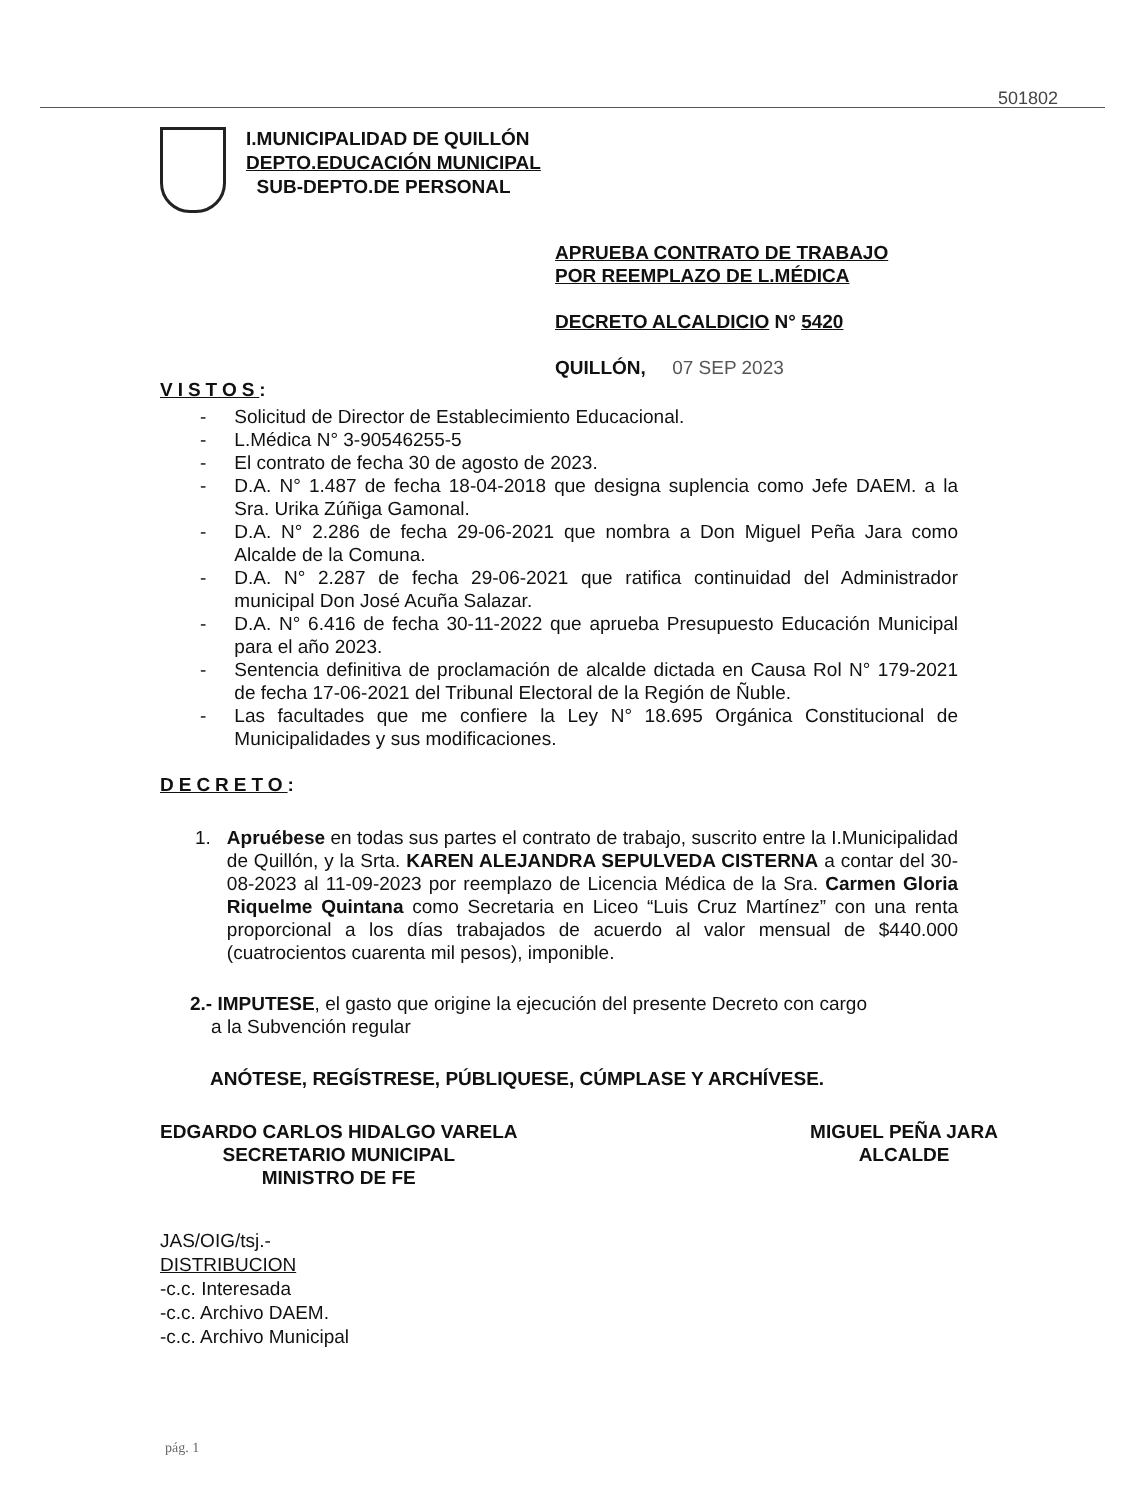501802
I.MUNICIPALIDAD DE QUILLÓN
DEPTO.EDUCACIÓN MUNICIPAL
SUB-DEPTO.DE PERSONAL
APRUEBA CONTRATO DE TRABAJO
POR REEMPLAZO DE L.MÉDICA
DECRETO ALCALDICIO N° 5420
QUILLÓN, 07 SEP 2023
VISTOS:
- Solicitud de Director de Establecimiento Educacional.
- L.Médica N° 3-90546255-5
- El contrato de fecha 30 de agosto de 2023.
- D.A. N° 1.487 de fecha 18-04-2018 que designa suplencia como Jefe DAEM. a la Sra. Urika Zúñiga Gamonal.
- D.A. N° 2.286 de fecha 29-06-2021 que nombra a Don Miguel Peña Jara como Alcalde de la Comuna.
- D.A. N° 2.287 de fecha 29-06-2021 que ratifica continuidad del Administrador municipal Don José Acuña Salazar.
- D.A. N° 6.416 de fecha 30-11-2022 que aprueba Presupuesto Educación Municipal para el año 2023.
- Sentencia definitiva de proclamación de alcalde dictada en Causa Rol N° 179-2021 de fecha 17-06-2021 del Tribunal Electoral de la Región de Ñuble.
- Las facultades que me confiere la Ley N° 18.695 Orgánica Constitucional de Municipalidades y sus modificaciones.
DECRETO:
1. Apruébese en todas sus partes el contrato de trabajo, suscrito entre la I.Municipalidad de Quillón, y la Srta. KAREN ALEJANDRA SEPULVEDA CISTERNA a contar del 30-08-2023 al 11-09-2023 por reemplazo de Licencia Médica de la Sra. Carmen Gloria Riquelme Quintana como Secretaria en Liceo “Luis Cruz Martínez” con una renta proporcional a los días trabajados de acuerdo al valor mensual de $440.000 (cuatrocientos cuarenta mil pesos), imponible.
2.- IMPUTESE, el gasto que origine la ejecución del presente Decreto con cargo
a la Subvención regular
ANÓTESE, REGÍSTRESE, PÚBLIQUESE, CÚMPLASE Y ARCHÍVESE.
EDGARDO CARLOS HIDALGO VARELA
SECRETARIO MUNICIPAL
MINISTRO DE FE
MIGUEL PEÑA JARA
ALCALDE
JAS/OIG/tsj.-
DISTRIBUCION
-c.c. Interesada
-c.c. Archivo DAEM.
-c.c. Archivo Municipal
pág. 1